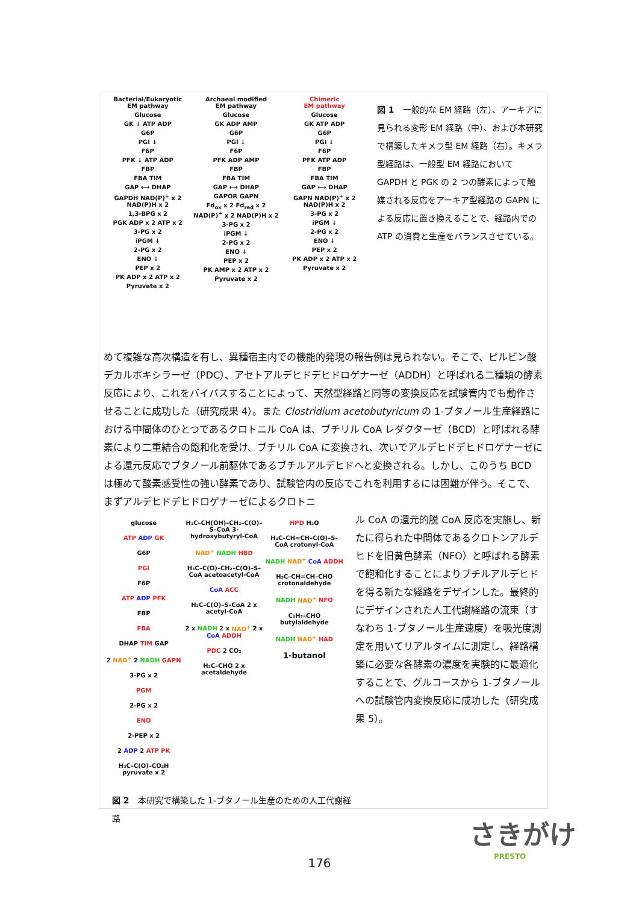Bacterial/Eukaryotic
EM pathway
Glucose
GK ↓ ATP ADP
G6P
PGI ↓
F6P
PFK ↓ ATP ADP
FBP
FBA TIM
GAP ⟷ DHAP
GAPDH NAD(P)<sup>+</sup> x 2 NAD(P)H x 2
1,3-BPG x 2
PGK ADP x 2 ATP x 2
3-PG x 2
iPGM ↓
2-PG x 2
ENO ↓
PEP x 2
PK ADP x 2 ATP x 2
Pyruvate x 2
Archaeal modified
EM pathway
Glucose
GK ADP AMP
G6P
PGI ↓
F6P
PFK ADP AMP
FBP
FBA TIM
GAP ⟷ DHAP
GAPOR GAPN
Fd<sub>ox</sub> x 2 Fd<sub>red</sub> x 2 NAD(P)<sup>+</sup> x 2 NAD(P)H x 2
3-PG x 2
iPGM ↓
2-PG x 2
ENO ↓
PEP x 2
PK AMP x 2 ATP x 2
Pyruvate x 2
Chimeric
EM pathway
Glucose
GK ATP ADP
G6P
PGI ↓
F6P
PFK ATP ADP
FBP
FBA TIM
GAP ⟷ DHAP
GAPN NAD(P)<sup>+</sup> x 2 NAD(P)H x 2
3-PG x 2
iPGM ↓
2-PG x 2
ENO ↓
PEP x 2
PK ADP x 2 ATP x 2
Pyruvate x 2
図 1　一般的な EM 経路（左）、アーキアに見られる変形 EM 経路（中）、および本研究で構築したキメラ型 EM 経路（右）。キメラ型経路は、一般型 EM 経路において GAPDH と PGK の 2 つの酵素によって触媒される反応をアーキア型経路の GAPN による反応に置き換えることで、経路内での ATP の消費と生産をバランスさせている。
めて複雑な高次構造を有し、異種宿主内での機能的発現の報告例は見られない。そこで、ピルビン酸デカルボキシラーゼ（PDC）、アセトアルデヒドデヒドロゲナーゼ（ADDH）と呼ばれる二種類の酵素反応により、これをバイパスすることによって、天然型経路と同等の変換反応を試験管内でも動作させることに成功した（研究成果 4）。また Clostridium acetobutyricum の 1-ブタノール生産経路における中間体のひとつであるクロトニル CoA は、ブチリル CoA レダクターゼ（BCD）と呼ばれる酵素により二重結合の飽和化を受け、ブチリル CoA に変換され、次いでアルデヒドデヒドロゲナーゼによる還元反応でブタノール前駆体であるブチルアルデヒドへと変換される。しかし、このうち BCD は極めて酸素感受性の強い酵素であり、試験管内の反応でこれを利用するには困難が伴う。そこで、まずアルデヒドデヒドロゲナーゼによるクロトニ
glucose
ATP ADP GK
G6P
PGI
F6P
ATP ADP PFK
FBP
FBA
DHAP TIM GAP
2 NAD<sup>+</sup> 2 NADH GAPN
3-PG x 2
PGM
2-PG x 2
ENO
2-PEP x 2
2 ADP 2 ATP PK
H₃C–C(O)–CO₂H pyruvate x 2
H₃C–CH(OH)–CH₂–C(O)–S–CoA 3-hydroxybutyryl-CoA
NAD<sup>+</sup> NADH HBD
H₃C–C(O)–CH₂–C(O)–S–CoA acetoacetyl-CoA
CoA ACC
H₃C–C(O)–S–CoA 2 x acetyl-CoA
2 x NADH 2 x NAD<sup>+</sup> 2 x CoA ADDH
PDC 2 CO₂
H₃C–CHO 2 x acetaldehyde
HPD H₂O
H₃C–CH=CH–C(O)–S–CoA crotonyl-CoA
NADH NAD<sup>+</sup> CoA ADDH
H₃C–CH=CH–CHO crotonaldehyde
NADH NAD<sup>+</sup> NFO
C₃H₇–CHO butylaldehyde
NADH NAD<sup>+</sup> HAD
1-butanol
図 2　本研究で構築した 1-ブタノール生産のための人工代謝経路
ル CoA の還元的脱 CoA 反応を実施し、新たに得られた中間体であるクロトンアルデヒドを旧黄色酵素（NFO）と呼ばれる酵素で飽和化することによりブチルアルデヒドを得る新たな経路をデザインした。最終的にデザインされた人工代謝経路の流束（すなわち 1-ブタノール生産速度）を吸光度測定を用いてリアルタイムに測定し、経路構築に必要な各酵素の濃度を実験的に最適化することで、グルコースから 1-ブタノールへの試験管内変換反応に成功した（研究成果 5）。
さきがけ
PRESTO
176